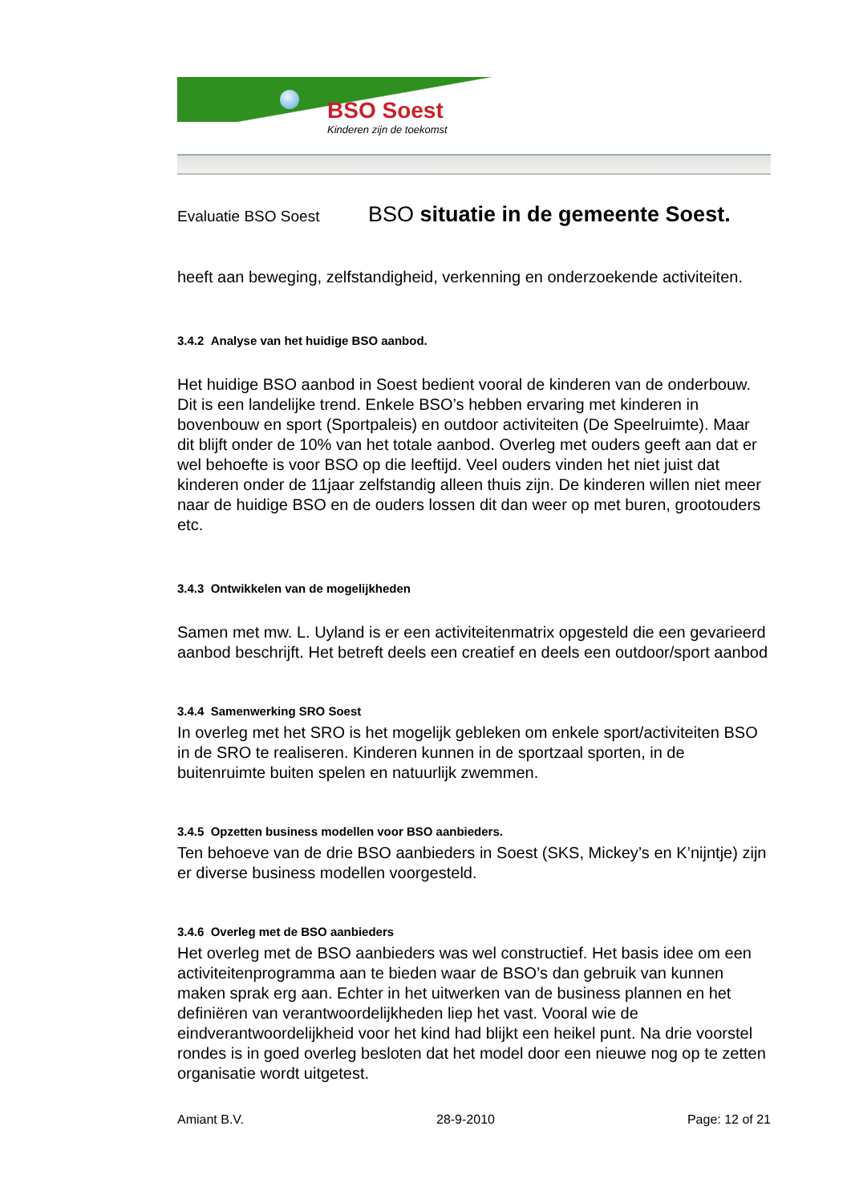BSO Soest
Kinderen zijn de toekomst
Evaluatie BSO Soest BSO situatie in de gemeente Soest.
heeft aan beweging, zelfstandigheid, verkenning en onderzoekende activiteiten.
3.4.2 Analyse van het huidige BSO aanbod.
Het huidige BSO aanbod in Soest bedient vooral de kinderen van de onderbouw. Dit is een landelijke trend. Enkele BSO’s hebben ervaring met kinderen in bovenbouw en sport (Sportpaleis) en outdoor activiteiten (De Speelruimte). Maar dit blijft onder de 10% van het totale aanbod. Overleg met ouders geeft aan dat er wel behoefte is voor BSO op die leeftijd. Veel ouders vinden het niet juist dat kinderen onder de 11jaar zelfstandig alleen thuis zijn. De kinderen willen niet meer naar de huidige BSO en de ouders lossen dit dan weer op met buren, grootouders etc.
3.4.3 Ontwikkelen van de mogelijkheden
Samen met mw. L. Uyland is er een activiteitenmatrix opgesteld die een gevarieerd aanbod beschrijft. Het betreft deels een creatief en deels een outdoor/sport aanbod
3.4.4 Samenwerking SRO Soest
In overleg met het SRO is het mogelijk gebleken om enkele sport/activiteiten BSO in de SRO te realiseren. Kinderen kunnen in de sportzaal sporten, in de buitenruimte buiten spelen en natuurlijk zwemmen.
3.4.5 Opzetten business modellen voor BSO aanbieders.
Ten behoeve van de drie BSO aanbieders in Soest (SKS, Mickey’s en K’nijntje) zijn er diverse business modellen voorgesteld.
3.4.6 Overleg met de BSO aanbieders
Het overleg met de BSO aanbieders was wel constructief. Het basis idee om een activiteitenprogramma aan te bieden waar de BSO’s dan gebruik van kunnen maken sprak erg aan. Echter in het uitwerken van de business plannen en het definiëren van verantwoordelijkheden liep het vast. Vooral wie de eindverantwoordelijkheid voor het kind had blijkt een heikel punt. Na drie voorstel rondes is in goed overleg besloten dat het model door een nieuwe nog op te zetten organisatie wordt uitgetest.
Amiant B.V. 28-9-2010 Page: 12 of 21